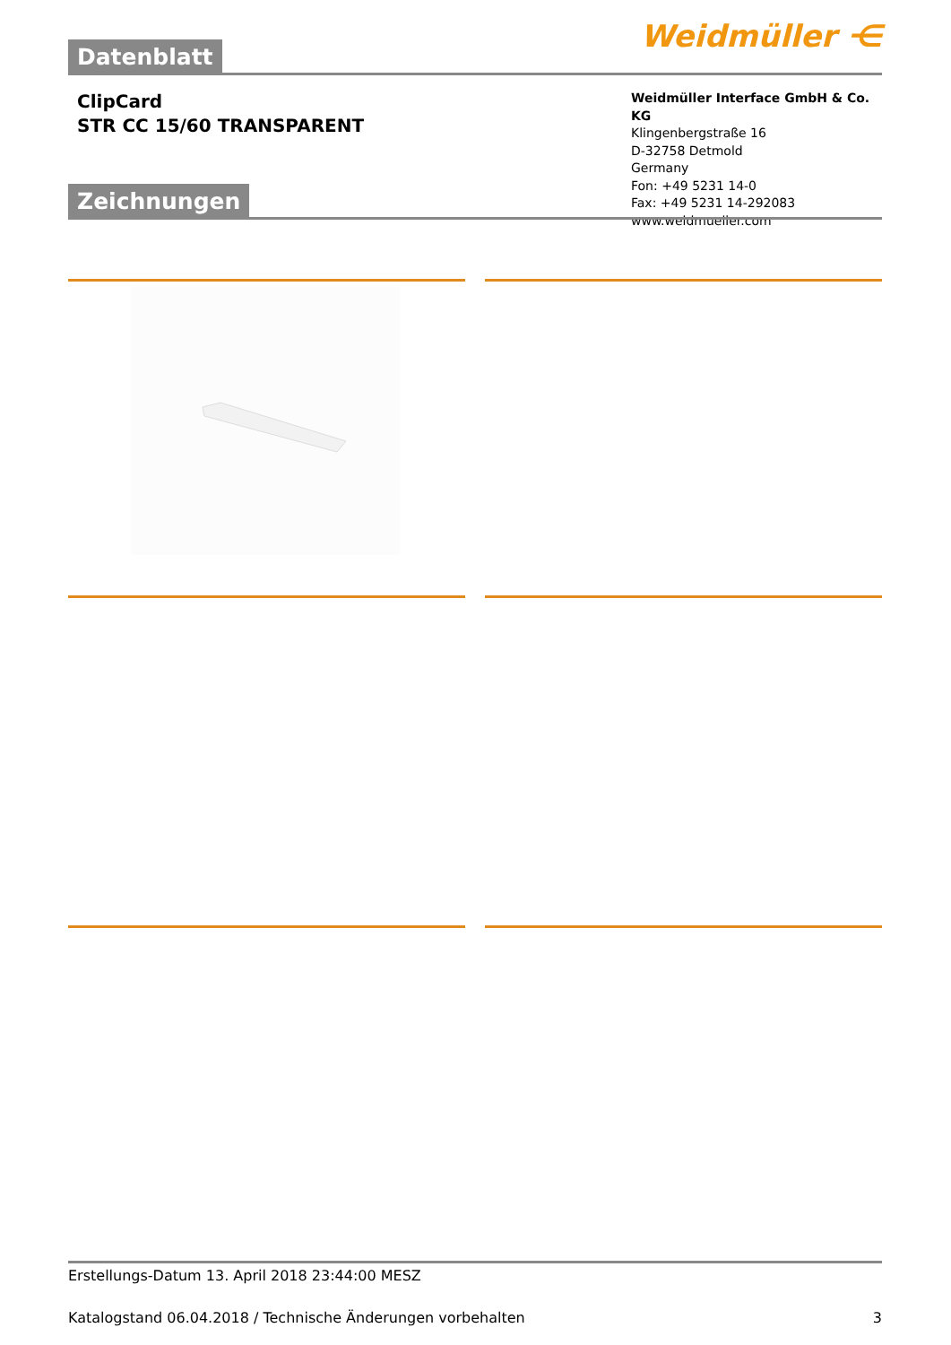Weidmüller ⋲
Datenblatt
ClipCard
STR CC 15/60 TRANSPARENT
Weidmüller Interface GmbH & Co. KG
Klingenbergstraße 16
D-32758 Detmold
Germany
Fon: +49 5231 14-0
Fax: +49 5231 14-292083
www.weidmueller.com
Zeichnungen
Erstellungs-Datum 13. April 2018 23:44:00 MESZ
Katalogstand 06.04.2018 / Technische Änderungen vorbehalten 3